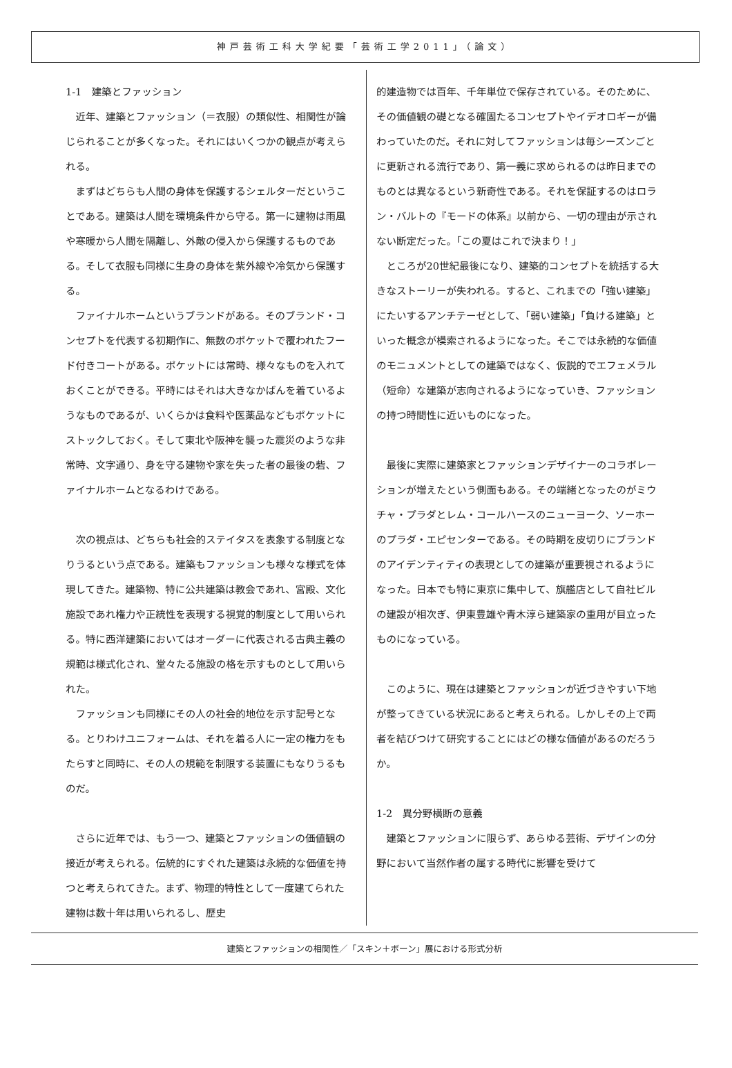神戸芸術工科大学紀要「芸術工学2011」（論文）
1-1　建築とファッション
近年、建築とファッション（＝衣服）の類似性、相関性が論じられることが多くなった。それにはいくつかの観点が考えられる。
まずはどちらも人間の身体を保護するシェルターだということである。建築は人間を環境条件から守る。第一に建物は雨風や寒暖から人間を隔離し、外敵の侵入から保護するものである。そして衣服も同様に生身の身体を紫外線や冷気から保護する。
ファイナルホームというブランドがある。そのブランド・コンセプトを代表する初期作に、無数のポケットで覆われたフード付きコートがある。ポケットには常時、様々なものを入れておくことができる。平時にはそれは大きなかばんを着ているようなものであるが、いくらかは食料や医薬品などもポケットにストックしておく。そして東北や阪神を襲った震災のような非常時、文字通り、身を守る建物や家を失った者の最後の砦、ファイナルホームとなるわけである。
次の視点は、どちらも社会的ステイタスを表象する制度となりうるという点である。建築もファッションも様々な様式を体現してきた。建築物、特に公共建築は教会であれ、宮殿、文化施設であれ権力や正統性を表現する視覚的制度として用いられる。特に西洋建築においてはオーダーに代表される古典主義の規範は様式化され、堂々たる施設の格を示すものとして用いられた。
ファッションも同様にその人の社会的地位を示す記号となる。とりわけユニフォームは、それを着る人に一定の権力をもたらすと同時に、その人の規範を制限する装置にもなりうるものだ。
さらに近年では、もう一つ、建築とファッションの価値観の接近が考えられる。伝統的にすぐれた建築は永続的な価値を持つと考えられてきた。まず、物理的特性として一度建てられた建物は数十年は用いられるし、歴史
的建造物では百年、千年単位で保存されている。そのために、その価値観の礎となる確固たるコンセプトやイデオロギーが備わっていたのだ。それに対してファッションは毎シーズンごとに更新される流行であり、第一義に求められるのは昨日までのものとは異なるという新奇性である。それを保証するのはロラン・バルトの『モードの体系』以前から、一切の理由が示されない断定だった。「この夏はこれで決まり！」
ところが20世紀最後になり、建築的コンセプトを統括する大きなストーリーが失われる。すると、これまでの「強い建築」にたいするアンチテーゼとして、「弱い建築」「負ける建築」といった概念が模索されるようになった。そこでは永続的な価値のモニュメントとしての建築ではなく、仮説的でエフェメラル（短命）な建築が志向されるようになっていき、ファッションの持つ時間性に近いものになった。
最後に実際に建築家とファッションデザイナーのコラボレーションが増えたという側面もある。その端緒となったのがミウチャ・プラダとレム・コールハースのニューヨーク、ソーホーのプラダ・エピセンターである。その時期を皮切りにブランドのアイデンティティの表現としての建築が重要視されるようになった。日本でも特に東京に集中して、旗艦店として自社ビルの建設が相次ぎ、伊東豊雄や青木淳ら建築家の重用が目立ったものになっている。
このように、現在は建築とファッションが近づきやすい下地が整ってきている状況にあると考えられる。しかしその上で両者を結びつけて研究することにはどの様な価値があるのだろうか。
1-2　異分野横断の意義
建築とファッションに限らず、あらゆる芸術、デザインの分野において当然作者の属する時代に影響を受けて
建築とファッションの相関性／「スキン＋ボーン」展における形式分析